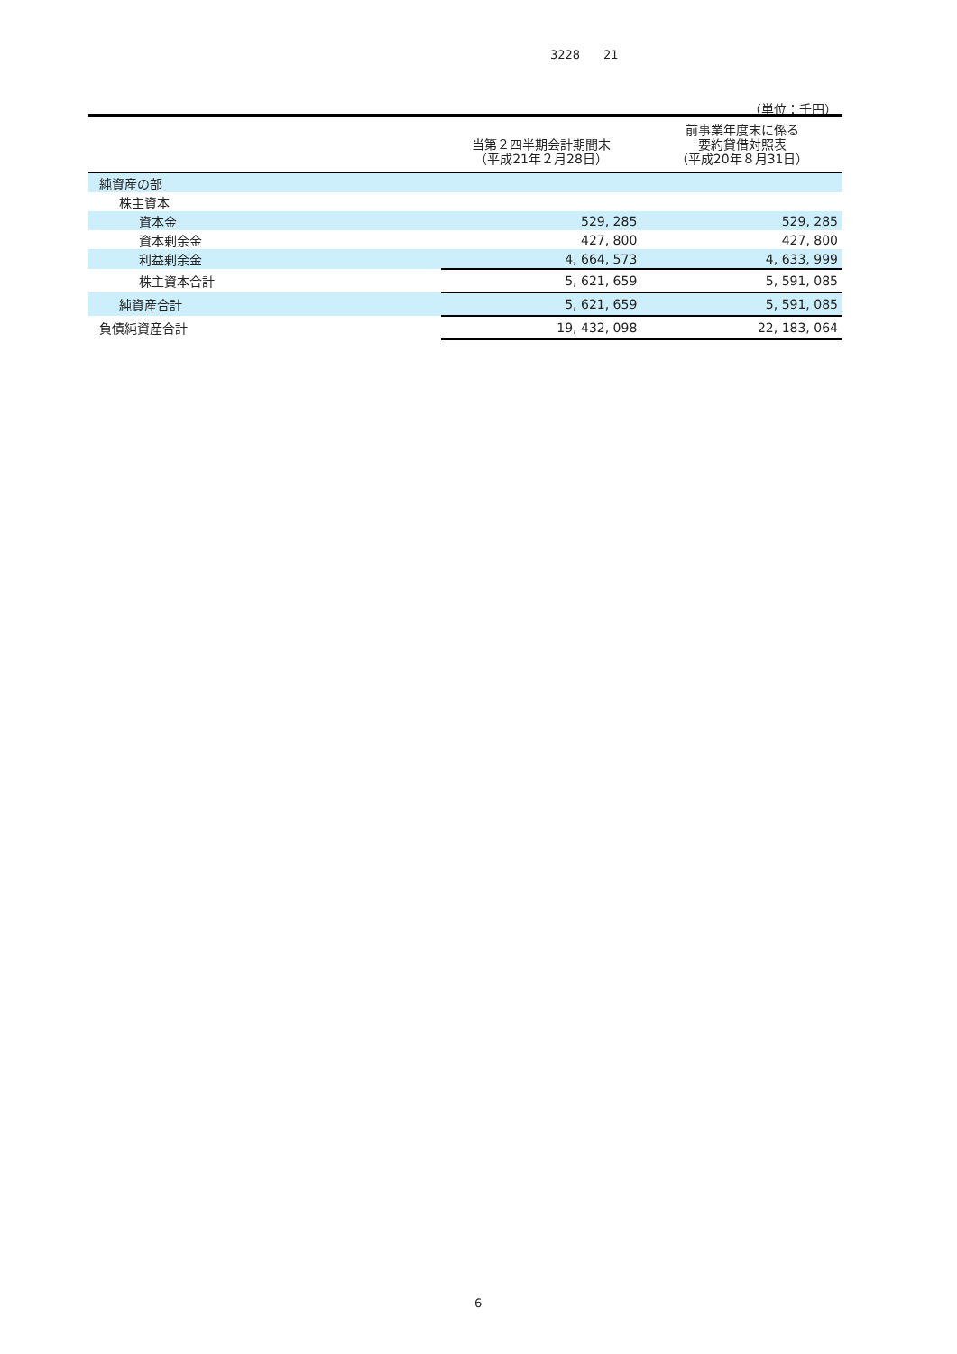3228　　21
（単位：千円）
| | 当第２四半期会計期間末 （平成21年２月28日） | 前事業年度末に係る 要約貸借対照表 （平成20年８月31日） |
| --- | --- | --- |
| 純資産の部 | | |
| 株主資本 | | |
| 資本金 | 529, 285 | 529, 285 |
| 資本剰余金 | 427, 800 | 427, 800 |
| 利益剰余金 | 4, 664, 573 | 4, 633, 999 |
| 株主資本合計 | 5, 621, 659 | 5, 591, 085 |
| 純資産合計 | 5, 621, 659 | 5, 591, 085 |
| 負債純資産合計 | 19, 432, 098 | 22, 183, 064 |
6